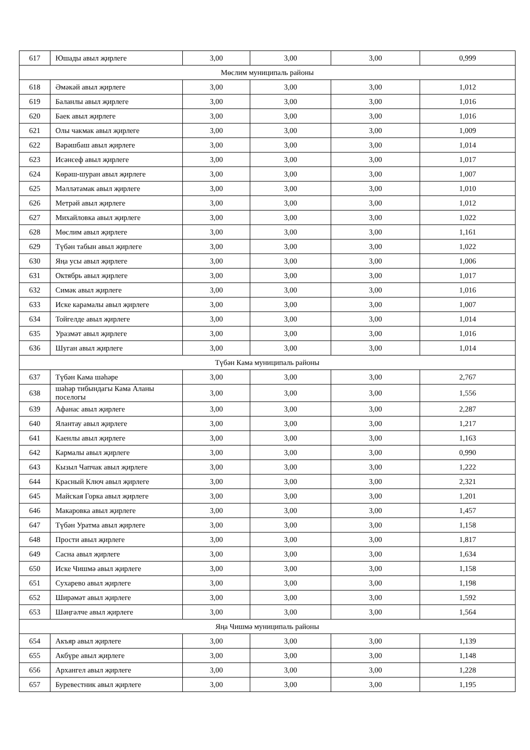| 617 | Юшады авыл җирлеге | 3,00 | 3,00 | 3,00 | 0,999 |
| Мөслим муниципаль районы | | | | | |
| 618 | Әмәкәй авыл җирлеге | 3,00 | 3,00 | 3,00 | 1,012 |
| 619 | Баланлы авыл җирлеге | 3,00 | 3,00 | 3,00 | 1,016 |
| 620 | Баек авыл җирлеге | 3,00 | 3,00 | 3,00 | 1,016 |
| 621 | Олы чакмак авыл җирлеге | 3,00 | 3,00 | 3,00 | 1,009 |
| 622 | Вәрәшбаш авыл җирлеге | 3,00 | 3,00 | 3,00 | 1,014 |
| 623 | Исәнсеф авыл җирлеге | 3,00 | 3,00 | 3,00 | 1,017 |
| 624 | Көрәш-шуран авыл җирлеге | 3,00 | 3,00 | 3,00 | 1,007 |
| 625 | Мәлләтамак авыл җирлеге | 3,00 | 3,00 | 3,00 | 1,010 |
| 626 | Метрәй авыл җирлеге | 3,00 | 3,00 | 3,00 | 1,012 |
| 627 | Михайловка авыл җирлеге | 3,00 | 3,00 | 3,00 | 1,022 |
| 628 | Мөслим авыл җирлеге | 3,00 | 3,00 | 3,00 | 1,161 |
| 629 | Түбән табын авыл җирлеге | 3,00 | 3,00 | 3,00 | 1,022 |
| 630 | Яңа усы авыл җирлеге | 3,00 | 3,00 | 3,00 | 1,006 |
| 631 | Октябрь авыл җирлеге | 3,00 | 3,00 | 3,00 | 1,017 |
| 632 | Симәк авыл җирлеге | 3,00 | 3,00 | 3,00 | 1,016 |
| 633 | Иске карамалы авыл җирлеге | 3,00 | 3,00 | 3,00 | 1,007 |
| 634 | Тойгелде авыл җирлеге | 3,00 | 3,00 | 3,00 | 1,014 |
| 635 | Уразмәт авыл җирлеге | 3,00 | 3,00 | 3,00 | 1,016 |
| 636 | Шуган авыл җирлеге | 3,00 | 3,00 | 3,00 | 1,014 |
| Түбән Кама муниципаль районы | | | | | |
| 637 | Түбән Кама шәһәре | 3,00 | 3,00 | 3,00 | 2,767 |
| 638 | шәһәр тибындагы Кама Аланы поселогы | 3,00 | 3,00 | 3,00 | 1,556 |
| 639 | Афанас авыл җирлеге | 3,00 | 3,00 | 3,00 | 2,287 |
| 640 | Ялантау авыл җирлеге | 3,00 | 3,00 | 3,00 | 1,217 |
| 641 | Каенлы авыл җирлеге | 3,00 | 3,00 | 3,00 | 1,163 |
| 642 | Кармалы авыл җирлеге | 3,00 | 3,00 | 3,00 | 0,990 |
| 643 | Кызыл Чапчак авыл җирлеге | 3,00 | 3,00 | 3,00 | 1,222 |
| 644 | Красный Ключ авыл җирлеге | 3,00 | 3,00 | 3,00 | 2,321 |
| 645 | Майская Горка авыл җирлеге | 3,00 | 3,00 | 3,00 | 1,201 |
| 646 | Макаровка авыл җирлеге | 3,00 | 3,00 | 3,00 | 1,457 |
| 647 | Түбән Уратма авыл җирлеге | 3,00 | 3,00 | 3,00 | 1,158 |
| 648 | Прости авыл җирлеге | 3,00 | 3,00 | 3,00 | 1,817 |
| 649 | Сасна авыл җирлеге | 3,00 | 3,00 | 3,00 | 1,634 |
| 650 | Иске Чишмә авыл җирлеге | 3,00 | 3,00 | 3,00 | 1,158 |
| 651 | Сухарево авыл җирлеге | 3,00 | 3,00 | 3,00 | 1,198 |
| 652 | Ширәмәт авыл җирлеге | 3,00 | 3,00 | 3,00 | 1,592 |
| 653 | Шәңгәлче авыл җирлеге | 3,00 | 3,00 | 3,00 | 1,564 |
| Яңа Чишмә муниципаль районы | | | | | |
| 654 | Акъяр авыл җирлеге | 3,00 | 3,00 | 3,00 | 1,139 |
| 655 | Акбүре авыл җирлеге | 3,00 | 3,00 | 3,00 | 1,148 |
| 656 | Архангел авыл җирлеге | 3,00 | 3,00 | 3,00 | 1,228 |
| 657 | Буревестник авыл җирлеге | 3,00 | 3,00 | 3,00 | 1,195 |